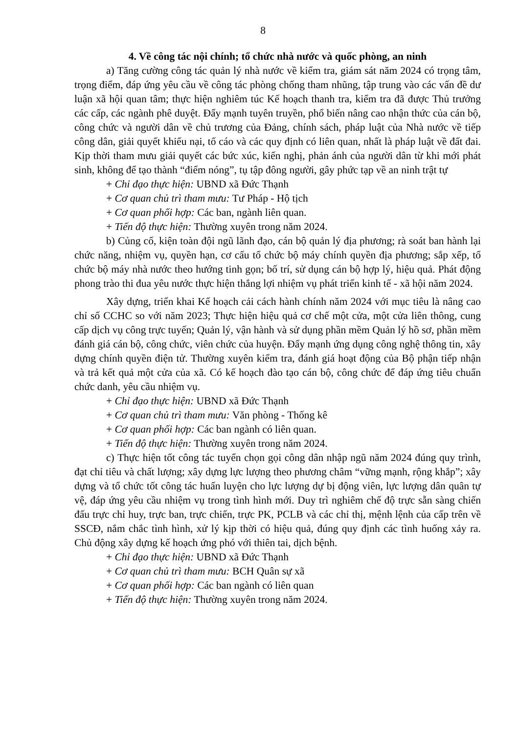8
4. Về công tác nội chính; tổ chức nhà nước và quốc phòng, an ninh
a) Tăng cường công tác quản lý nhà nước về kiểm tra, giám sát năm 2024 có trọng tâm, trọng điểm, đáp ứng yêu cầu về công tác phòng chống tham nhũng, tập trung vào các vấn đề dư luận xã hội quan tâm; thực hiện nghiêm túc Kế hoạch thanh tra, kiểm tra đã được Thủ trưởng các cấp, các ngành phê duyệt. Đẩy mạnh tuyên truyền, phổ biến nâng cao nhận thức của cán bộ, công chức và người dân về chủ trương của Đảng, chính sách, pháp luật của Nhà nước về tiếp công dân, giải quyết khiếu nại, tố cáo và các quy định có liên quan, nhất là pháp luật về đất đai. Kịp thời tham mưu giải quyết các bức xúc, kiến nghị, phản ánh của người dân từ khi mới phát sinh, không để tạo thành “điểm nóng”, tụ tập đông người, gây phức tạp về an ninh trật tự
+ Chỉ đạo thực hiện: UBND xã Đức Thạnh
+ Cơ quan chủ trì tham mưu: Tư Pháp - Hộ tịch
+ Cơ quan phối hợp: Các ban, ngành liên quan.
+ Tiến độ thực hiện: Thường xuyên trong năm 2024.
b) Củng cố, kiện toàn đội ngũ lãnh đạo, cán bộ quản lý địa phương; rà soát ban hành lại chức năng, nhiệm vụ, quyền hạn, cơ cấu tổ chức bộ máy chính quyền địa phương; sắp xếp, tổ chức bộ máy nhà nước theo hướng tinh gọn; bố trí, sử dụng cán bộ hợp lý, hiệu quả. Phát động phong trào thi đua yêu nước thực hiện thắng lợi nhiệm vụ phát triển kinh tế - xã hội năm 2024.
Xây dựng, triển khai Kế hoạch cải cách hành chính năm 2024 với mục tiêu là nâng cao chỉ số CCHC so với năm 2023; Thực hiện hiệu quả cơ chế một cửa, một cửa liên thông, cung cấp dịch vụ công trực tuyến; Quản lý, vận hành và sử dụng phần mềm Quản lý hồ sơ, phần mềm đánh giá cán bộ, công chức, viên chức của huyện. Đẩy mạnh ứng dụng công nghệ thông tin, xây dựng chính quyền điện tử. Thường xuyên kiểm tra, đánh giá hoạt động của Bộ phận tiếp nhận và trả kết quả một cửa của xã. Có kế hoạch đào tạo cán bộ, công chức để đáp ứng tiêu chuẩn chức danh, yêu cầu nhiệm vụ.
+ Chỉ đạo thực hiện: UBND xã Đức Thạnh
+ Cơ quan chủ trì tham mưu: Văn phòng - Thống kê
+ Cơ quan phối hợp: Các ban ngành có liên quan.
+ Tiến độ thực hiện: Thường xuyên trong năm 2024.
c) Thực hiện tốt công tác tuyển chọn gọi công dân nhập ngũ năm 2024 đúng quy trình, đạt chỉ tiêu và chất lượng; xây dựng lực lượng theo phương châm “vững mạnh, rộng khắp”; xây dựng và tổ chức tốt công tác huấn luyện cho lực lượng dự bị động viên, lực lượng dân quân tự vệ, đáp ứng yêu cầu nhiệm vụ trong tình hình mới. Duy trì nghiêm chế độ trực sẵn sàng chiến đấu trực chỉ huy, trực ban, trực chiến, trực PK, PCLB và các chỉ thị, mệnh lệnh của cấp trên về SSCĐ, nắm chắc tình hình, xử lý kịp thời có hiệu quả, đúng quy định các tình huống xảy ra. Chủ động xây dựng kế hoạch ứng phó với thiên tai, dịch bệnh.
+ Chỉ đạo thực hiện: UBND xã Đức Thạnh
+ Cơ quan chủ trì tham mưu: BCH Quân sự xã
+ Cơ quan phối hợp: Các ban ngành có liên quan
+ Tiến độ thực hiện: Thường xuyên trong năm 2024.